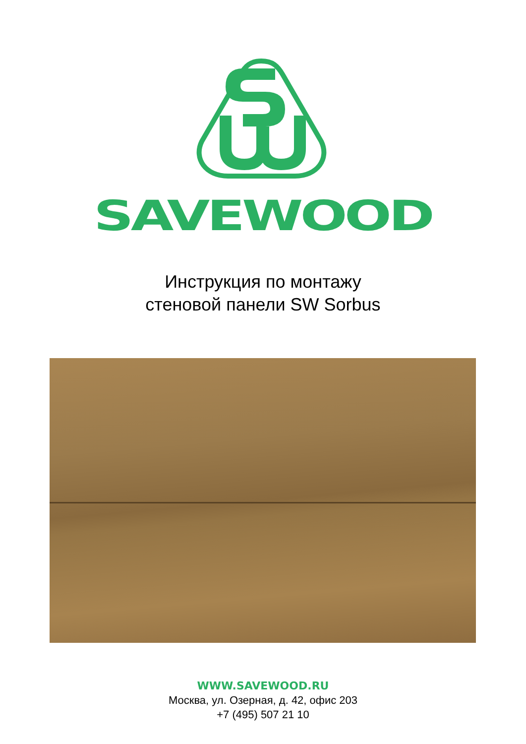SAVEWOOD
Инструкция по монтажу
стеновой панели SW Sorbus
WWW.SAVEWOOD.RU
Москва, ул. Озерная, д. 42, офис 203
+7 (495) 507 21 10